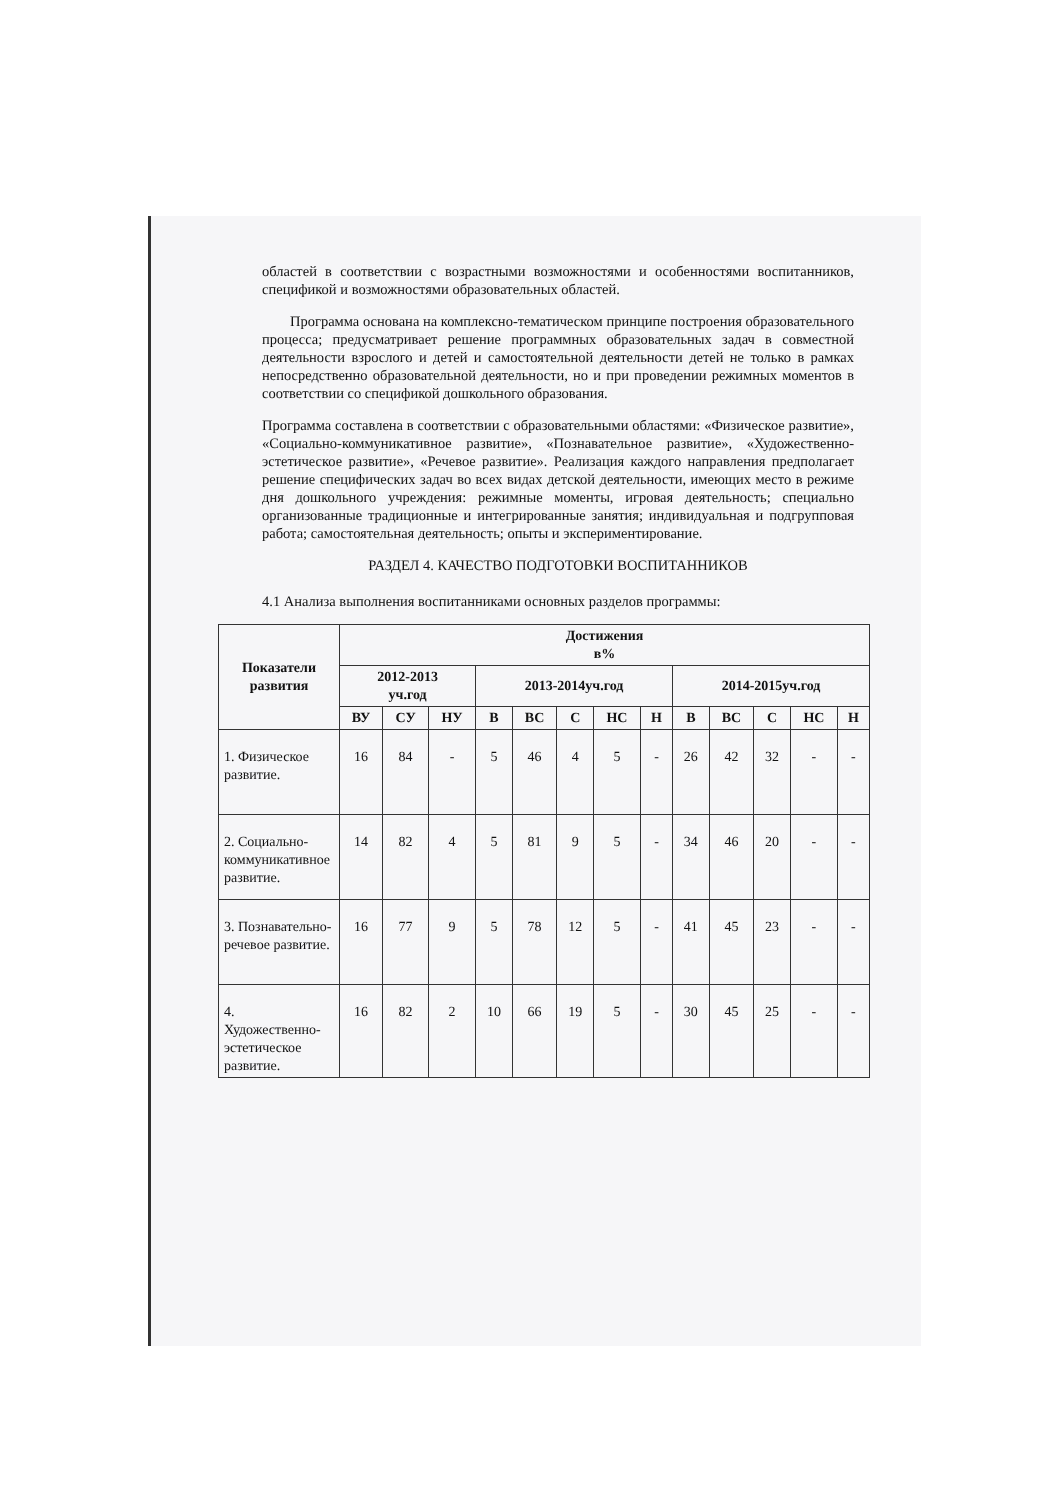областей в соответствии с возрастными возможностями и особенностями воспитанников, спецификой и возможностями образовательных областей.
Программа основана на комплексно-тематическом принципе построения образовательного процесса; предусматривает решение программных образовательных задач в совместной деятельности взрослого и детей и самостоятельной деятельности детей не только в рамках непосредственно образовательной деятельности, но и при проведении режимных моментов в соответствии со спецификой дошкольного образования.
Программа составлена в соответствии с образовательными областями: «Физическое развитие», «Социально-коммуникативное развитие», «Познавательное развитие», «Художественно-эстетическое развитие», «Речевое развитие». Реализация каждого направления предполагает решение специфических задач во всех видах детской деятельности, имеющих место в режиме дня дошкольного учреждения: режимные моменты, игровая деятельность; специально организованные традиционные и интегрированные занятия; индивидуальная и подгрупповая работа; самостоятельная деятельность; опыты и экспериментирование.
РАЗДЕЛ 4. КАЧЕСТВО ПОДГОТОВКИ ВОСПИТАННИКОВ
4.1 Анализа выполнения воспитанниками основных разделов программы:
| Показатели развития | Достижения в% | | | | | | | | | | | | |
| --- | --- | --- | --- | --- | --- | --- | --- | --- | --- | --- | --- | --- | --- |
| | 2012-2013 уч.год | | | 2013-2014уч.год | | | | | 2014-2015уч.год | | | | |
| | ВУ | СУ | НУ | В | ВС | С | НС | Н | В | ВС | С | НС | Н |
| 1. Физическое развитие. | 16 | 84 | - | 5 | 46 | 4 | 5 | - | 26 | 42 | 32 | - | - |
| 2. Социально-коммуникативное развитие. | 14 | 82 | 4 | 5 | 81 | 9 | 5 | - | 34 | 46 | 20 | - | - |
| 3. Познавательно-речевое развитие. | 16 | 77 | 9 | 5 | 78 | 12 | 5 | - | 41 | 45 | 23 | - | - |
| 4. Художественно-эстетическое развитие. | 16 | 82 | 2 | 10 | 66 | 19 | 5 | - | 30 | 45 | 25 | - | - |